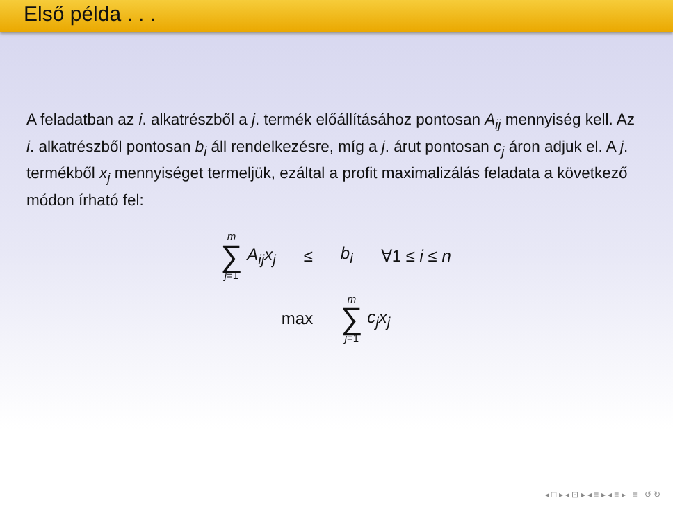Első példa . . .
A feladatban az i. alkatrészből a j. termék előállításához pontosan A<sub>ij</sub> mennyiség kell. Az i. alkatrészből pontosan b<sub>i</sub> áll rendelkezésre, míg a j. árut pontosan c<sub>j</sub> áron adjuk el. A j. termékből x<sub>j</sub> mennyiséget termeljük, ezáltal a profit maximalizálás feladata a következő módon írható fel:
m ∑ j=1 A<sub>ij</sub>x<sub>j</sub> ≤ b<sub>i</sub> ∀1 ≤ i ≤ n
max m ∑ j=1 c<sub>j</sub>x<sub>j</sub>
◂ □ ▸ ◂ ⊡ ▸ ◂ ≡ ▸ ◂ ≡ ▸ ≡ ↺ ↻